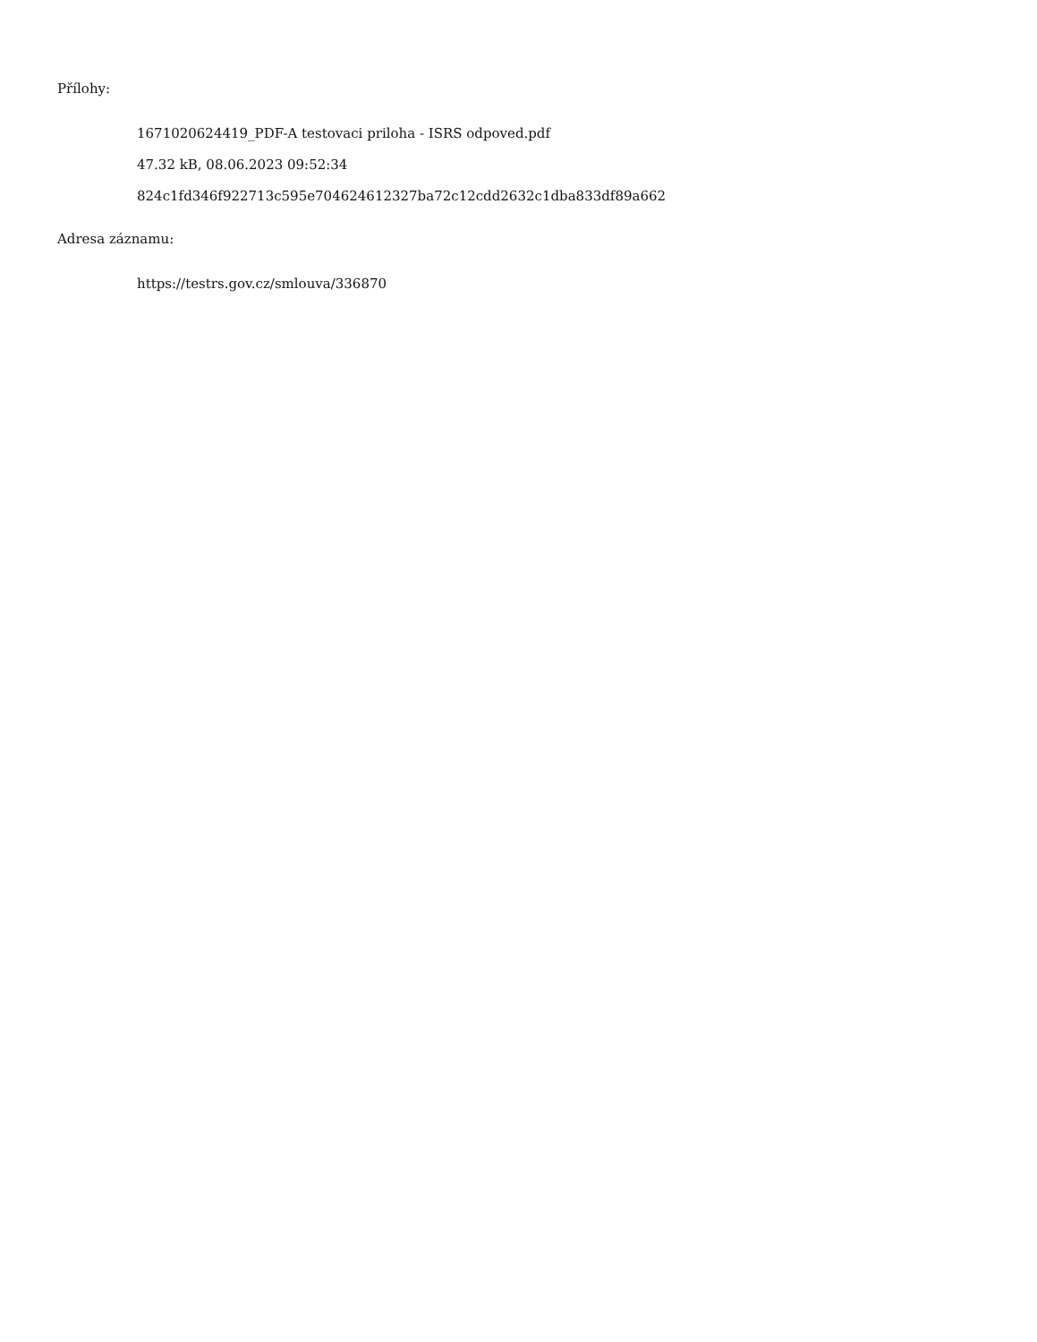Přílohy:
1671020624419_PDF-A testovaci priloha - ISRS odpoved.pdf
47.32 kB, 08.06.2023 09:52:34
824c1fd346f922713c595e704624612327ba72c12cdd2632c1dba833df89a662
Adresa záznamu:
https://testrs.gov.cz/smlouva/336870